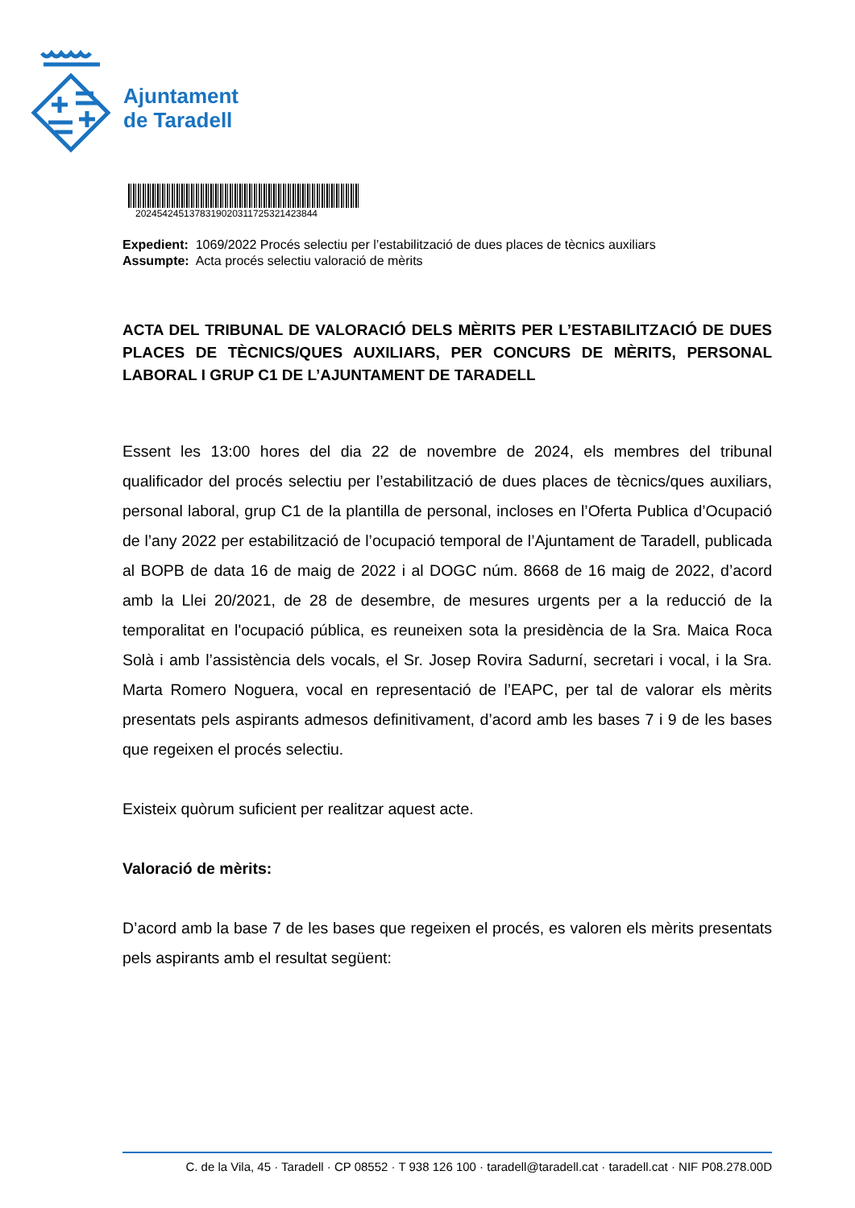Ajuntament
de Taradell
2024542451378319020311725321423844
Expedient: 1069/2022 Procés selectiu per l’estabilització de dues places de tècnics auxiliars
Assumpte: Acta procés selectiu valoració de mèrits
ACTA DEL TRIBUNAL DE VALORACIÓ DELS MÈRITS PER L’ESTABILITZACIÓ DE DUES PLACES DE TÈCNICS/QUES AUXILIARS, PER CONCURS DE MÈRITS, PERSONAL LABORAL I GRUP C1 DE L’AJUNTAMENT DE TARADELL
Essent les 13:00 hores del dia 22 de novembre de 2024, els membres del tribunal qualificador del procés selectiu per l’estabilització de dues places de tècnics/ques auxiliars, personal laboral, grup C1 de la plantilla de personal, incloses en l’Oferta Publica d’Ocupació de l’any 2022 per estabilització de l’ocupació temporal de l’Ajuntament de Taradell, publicada al BOPB de data 16 de maig de 2022 i al DOGC núm. 8668 de 16 maig de 2022, d’acord amb la Llei 20/2021, de 28 de desembre, de mesures urgents per a la reducció de la temporalitat en l'ocupació pública, es reuneixen sota la presidència de la Sra. Maica Roca Solà i amb l’assistència dels vocals, el Sr. Josep Rovira Sadurní, secretari i vocal, i la Sra. Marta Romero Noguera, vocal en representació de l’EAPC, per tal de valorar els mèrits presentats pels aspirants admesos definitivament, d’acord amb les bases 7 i 9 de les bases que regeixen el procés selectiu.
Existeix quòrum suficient per realitzar aquest acte.
Valoració de mèrits:
D’acord amb la base 7 de les bases que regeixen el procés, es valoren els mèrits presentats pels aspirants amb el resultat següent:
C. de la Vila, 45 · Taradell · CP 08552 · T 938 126 100 · taradell@taradell.cat · taradell.cat · NIF P08.278.00D